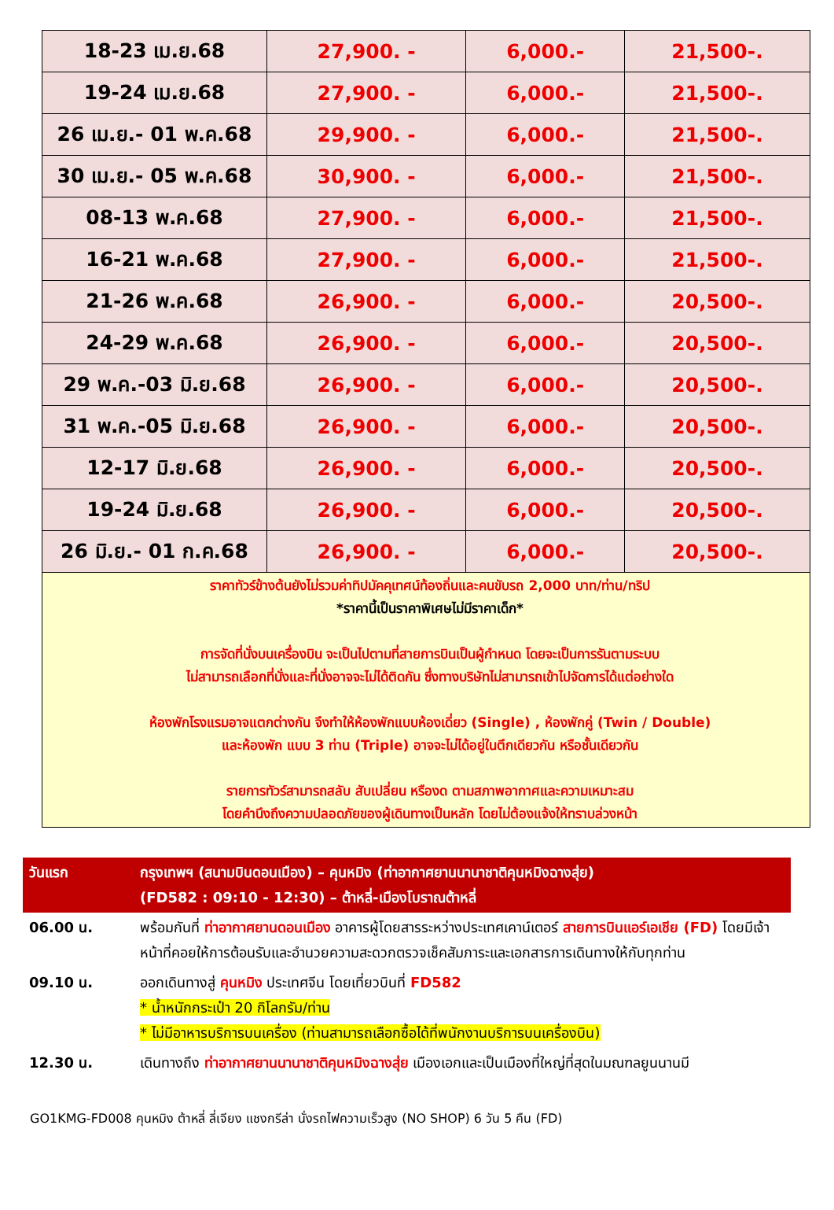| 18-23 เม.ย.68 | 27,900. - | 6,000.- | 21,500-. |
| 19-24 เม.ย.68 | 27,900. - | 6,000.- | 21,500-. |
| 26 เม.ย.- 01 พ.ค.68 | 29,900. - | 6,000.- | 21,500-. |
| 30 เม.ย.- 05 พ.ค.68 | 30,900. - | 6,000.- | 21,500-. |
| 08-13 พ.ค.68 | 27,900. - | 6,000.- | 21,500-. |
| 16-21 พ.ค.68 | 27,900. - | 6,000.- | 21,500-. |
| 21-26 พ.ค.68 | 26,900. - | 6,000.- | 20,500-. |
| 24-29 พ.ค.68 | 26,900. - | 6,000.- | 20,500-. |
| 29 พ.ค.-03 มิ.ย.68 | 26,900. - | 6,000.- | 20,500-. |
| 31 พ.ค.-05 มิ.ย.68 | 26,900. - | 6,000.- | 20,500-. |
| 12-17 มิ.ย.68 | 26,900. - | 6,000.- | 20,500-. |
| 19-24 มิ.ย.68 | 26,900. - | 6,000.- | 20,500-. |
| 26 มิ.ย.- 01 ก.ค.68 | 26,900. - | 6,000.- | 20,500-. |
ราคาทัวร์ข้างต้นยังไม่รวมค่าทิปมัคคุเทศน์ท้องถิ่นและคนขับรถ 2,000 บาท/ท่าน/ทริป
*ราคานี้เป็นราคาพิเศษไม่มีราคาเด็ก*
การจัดที่นั่งบนเครื่องบิน จะเป็นไปตามที่สายการบินเป็นผู้กำหนด โดยจะเป็นการรันตามระบบ
ไม่สามารถเลือกที่นั่งและที่นั่งอาจจะไม่ได้ติดกัน ซึ่งทางบริษัทไม่สามารถเข้าไปจัดการได้แต่อย่างใด
ห้องพักโรงแรมอาจแตกต่างกัน จึงทำให้ห้องพักแบบห้องเดี่ยว (Single) , ห้องพักคู่ (Twin / Double)
และห้องพัก แบบ 3 ท่าน (Triple) อาจจะไม่ได้อยู่ในตึกเดียวกัน หรือชั้นเดียวกัน
รายการทัวร์สามารถสลับ สับเปลี่ยน หรืองด ตามสภาพอากาศและความเหมาะสม
โดยคำนึงถึงความปลอดภัยของผู้เดินทางเป็นหลัก โดยไม่ต้องแจ้งให้ทราบล่วงหน้า
| วันแรก | กรุงเทพฯ (สนามบินดอนเมือง) – คุนหมิง (ท่าอากาศยานนานาชาติคุนหมิงฉางสุ่ย) (FD582 : 09:10 - 12:30) – ต้าหลี่-เมืองโบราณต้าหลี่ |
| 06.00 น. | พร้อมกันที่ ท่าอากาศยานดอนเมือง อาคารผู้โดยสารระหว่างประเทศเคาน์เตอร์ สายการบินแอร์เอเชีย (FD) โดยมีเจ้าหน้าที่คอยให้การต้อนรับและอำนวยความสะดวกตรวจเช็คสัมภาระและเอกสารการเดินทางให้กับทุกท่าน |
| 09.10 น. | ออกเดินทางสู่ คุนหมิง ประเทศจีน โดยเที่ยวบินที่ FD582 * น้ำหนักกระเป๋า 20 กิโลกรัม/ท่าน * ไม่มีอาหารบริการบนเครื่อง (ท่านสามารถเลือกซื้อได้ที่พนักงานบริการบนเครื่องบิน) |
| 12.30 น. | เดินทางถึง ท่าอากาศยานนานาชาติคุนหมิงฉางสุ่ย เมืองเอกและเป็นเมืองที่ใหญ่ที่สุดในมณฑลยูนนานมี |
GO1KMG-FD008 คุนหมิง ต้าหลี่ ลี่เจียง แชงกรีล่า นั่งรถไฟความเร็วสูง (NO SHOP) 6 วัน 5 คืน (FD)